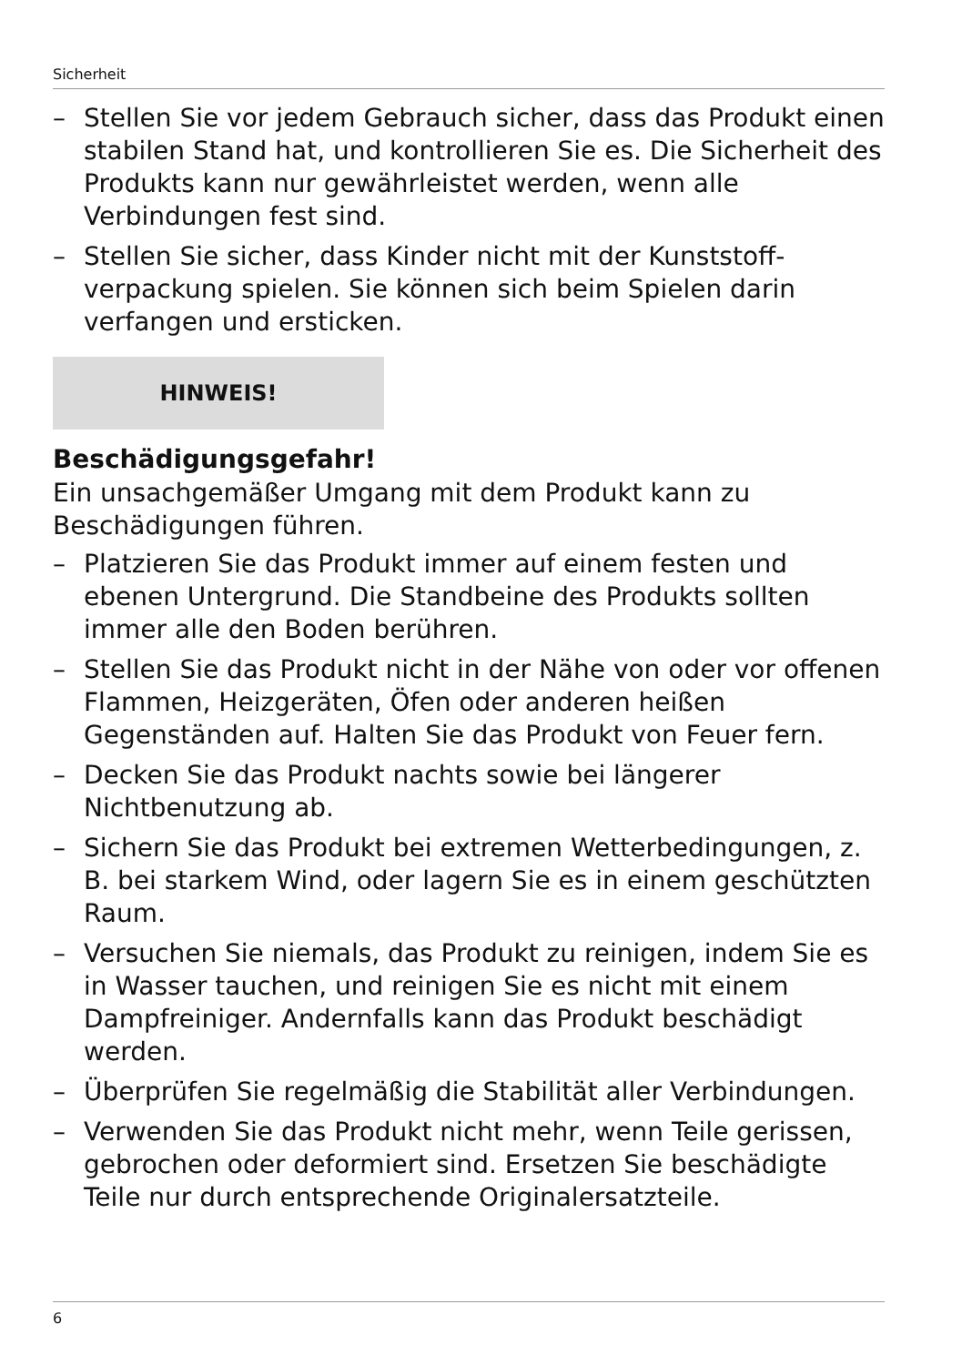Sicherheit
– Stellen Sie vor jedem Gebrauch sicher, dass das Produkt einen stabilen Stand hat, und kontrollieren Sie es. Die Sicherheit des Produkts kann nur gewährleistet werden, wenn alle Verbindungen fest sind.
– Stellen Sie sicher, dass Kinder nicht mit der Kunststoff­verpackung spielen. Sie können sich beim Spielen darin verfangen und ersticken.
HINWEIS!
Beschädigungsgefahr!
Ein unsachgemäßer Umgang mit dem Produkt kann zu Beschädigungen führen.
– Platzieren Sie das Produkt immer auf einem festen und ebenen Untergrund. Die Standbeine des Produkts sollten immer alle den Boden berühren.
– Stellen Sie das Produkt nicht in der Nähe von oder vor offenen Flammen, Heizgeräten, Öfen oder anderen heißen Gegenständen auf. Halten Sie das Produkt von Feuer fern.
– Decken Sie das Produkt nachts sowie bei längerer Nichtbenutzung ab.
– Sichern Sie das Produkt bei extremen Wetterbedingungen, z. B. bei starkem Wind, oder lagern Sie es in einem geschützten Raum.
– Versuchen Sie niemals, das Produkt zu reinigen, indem Sie es in Wasser tauchen, und reinigen Sie es nicht mit einem Dampfreiniger. Andernfalls kann das Produkt beschädigt werden.
– Überprüfen Sie regelmäßig die Stabilität aller Verbindungen.
– Verwenden Sie das Produkt nicht mehr, wenn Teile gerissen, gebrochen oder deformiert sind. Ersetzen Sie beschädigte Teile nur durch entsprechende Originalersatzteile.
6